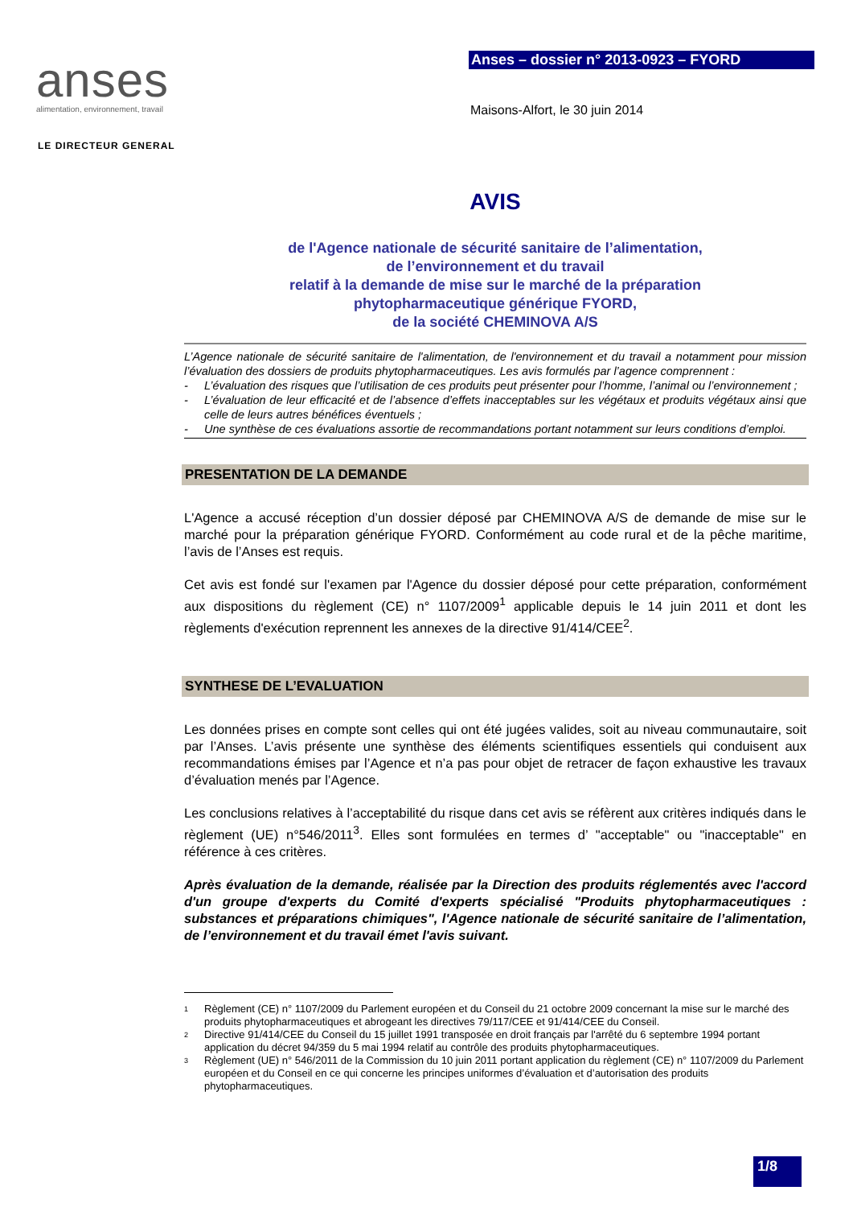anses
alimentation, environnement, travail
Anses – dossier n° 2013-0923 – FYORD
Maisons-Alfort, le 30 juin 2014
LE DIRECTEUR GENERAL
AVIS
de l'Agence nationale de sécurité sanitaire de l’alimentation,
de l’environnement et du travail
relatif à la demande de mise sur le marché de la préparation
phytopharmaceutique générique FYORD,
de la société CHEMINOVA A/S
L’Agence nationale de sécurité sanitaire de l'alimentation, de l'environnement et du travail a notamment pour mission l’évaluation des dossiers de produits phytopharmaceutiques. Les avis formulés par l’agence comprennent :
- L’évaluation des risques que l’utilisation de ces produits peut présenter pour l’homme, l’animal ou l’environnement ;
- L’évaluation de leur efficacité et de l’absence d’effets inacceptables sur les végétaux et produits végétaux ainsi que celle de leurs autres bénéfices éventuels ;
- Une synthèse de ces évaluations assortie de recommandations portant notamment sur leurs conditions d’emploi.
PRESENTATION DE LA DEMANDE
L'Agence a accusé réception d’un dossier déposé par CHEMINOVA A/S de demande de mise sur le marché pour la préparation générique FYORD. Conformément au code rural et de la pêche maritime, l’avis de l’Anses est requis.
Cet avis est fondé sur l'examen par l'Agence du dossier déposé pour cette préparation, conformément aux dispositions du règlement (CE) n° 1107/2009<sup>1</sup> applicable depuis le 14 juin 2011 et dont les règlements d'exécution reprennent les annexes de la directive 91/414/CEE<sup>2</sup>.
SYNTHESE DE L’EVALUATION
Les données prises en compte sont celles qui ont été jugées valides, soit au niveau communautaire, soit par l’Anses. L’avis présente une synthèse des éléments scientifiques essentiels qui conduisent aux recommandations émises par l’Agence et n’a pas pour objet de retracer de façon exhaustive les travaux d’évaluation menés par l’Agence.
Les conclusions relatives à l’acceptabilité du risque dans cet avis se réfèrent aux critères indiqués dans le règlement (UE) n°546/2011<sup>3</sup>. Elles sont formulées en termes d’ "acceptable" ou "inacceptable" en référence à ces critères.
Après évaluation de la demande, réalisée par la Direction des produits réglementés avec l'accord d'un groupe d'experts du Comité d'experts spécialisé "Produits phytopharmaceutiques : substances et préparations chimiques", l'Agence nationale de sécurité sanitaire de l’alimentation, de l’environnement et du travail émet l'avis suivant.
<sup>1</sup> Règlement (CE) n° 1107/2009 du Parlement européen et du Conseil du 21 octobre 2009 concernant la mise sur le marché des produits phytopharmaceutiques et abrogeant les directives 79/117/CEE et 91/414/CEE du Conseil.
<sup>2</sup> Directive 91/414/CEE du Conseil du 15 juillet 1991 transposée en droit français par l'arrêté du 6 septembre 1994 portant application du décret 94/359 du 5 mai 1994 relatif au contrôle des produits phytopharmaceutiques.
<sup>3</sup> Règlement (UE) n° 546/2011 de la Commission du 10 juin 2011 portant application du règlement (CE) n° 1107/2009 du Parlement européen et du Conseil en ce qui concerne les principes uniformes d’évaluation et d’autorisation des produits phytopharmaceutiques.
1/8